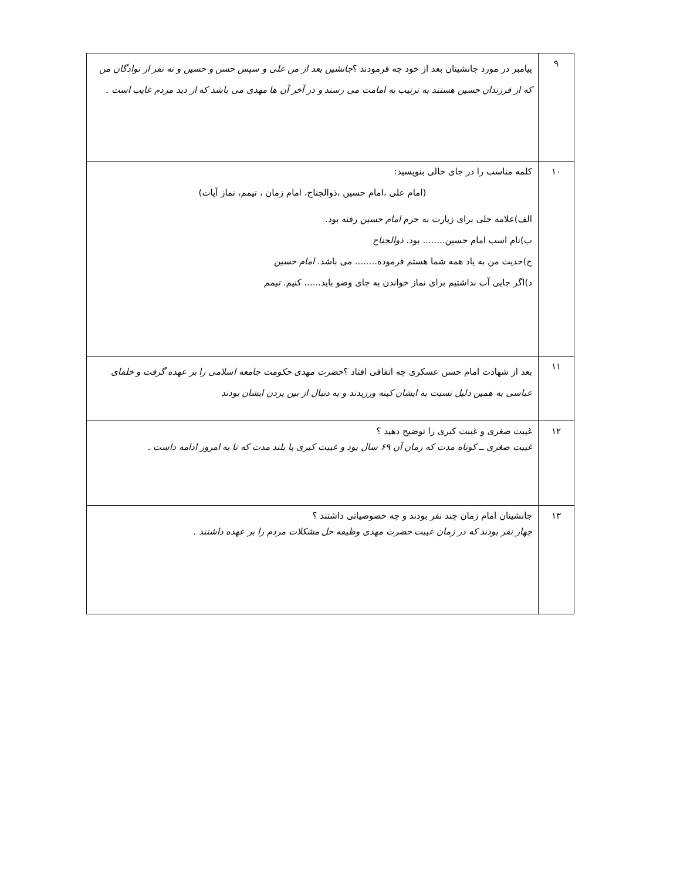| ۹ | پیامبر در مورد جانشینان بعد از خود چه فرمودند ؟ جانشین بعد از من علی و سپس حسن و حسین و نه نفر از نوادگان من که از فرزندان حسین هستند به ترتیب به امامت می رسند و در آخر آن ها مهدی می باشد که از دید مردم غایب است . |
| ۱۰ | کلمه مناسب را در جای خالی بنویسید: (امام علی ،امام حسین ،ذوالجناح، امام زمان ، تیمم، نماز آیات) الف)علامه حلی برای زیارت به حرم امام حسین رفته بود. ب)نام اسب امام حسین........ بود. ذوالجناح ج)حدیث من به یاد همه شما هستم فرموده........ می باشد. امام حسین د)اگر جایی آب نداشتیم برای نماز خواندن به جای وضو باید...... کنیم. تیمم |
| ۱۱ | بعد از شهادت امام حسن عسکری چه اتفاقی افتاد ؟ حضرت مهدی حکومت جامعه اسلامی را بر عهده گرفت و خلفای عباسی به همین دلیل نسبت به ایشان کینه ورزیدند و به دنبال از بین بردن ایشان بودند |
| ۱۲ | غیبت صغری و غیبت کبری را توضیح دهید ؟ غیبت صغری ــ کوتاه مدت که زمان آن ۶۹ سال بود و غیبت کبری یا بلند مدت که تا به امروز ادامه داست . |
| ۱۳ | جانشینان امام زمان چند نفر بودند و چه خصوصیاتی داشتند ؟ چهار نفر بودند که در زمان غیبت حضرت مهدی وظیفه حل مشکلات مردم را بر عهده داشتند . |